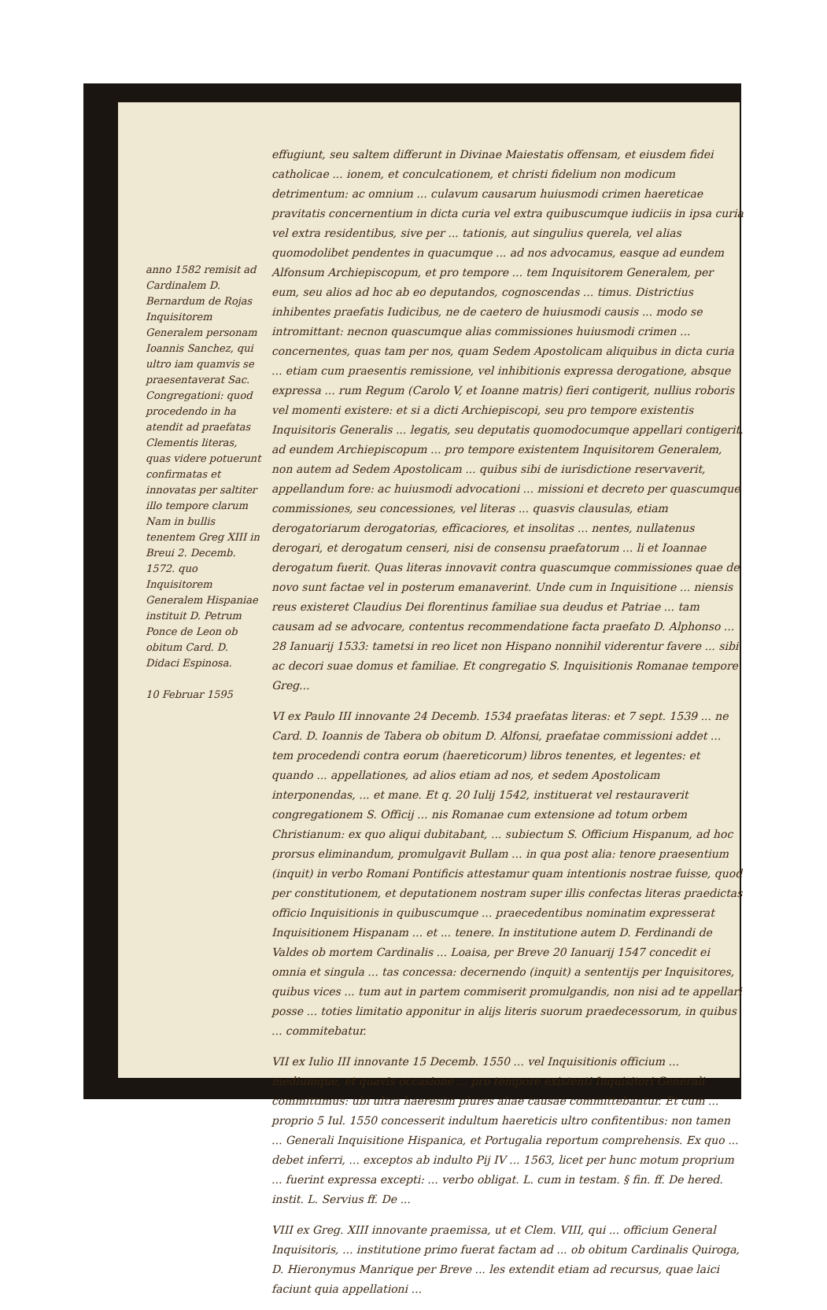anno 1582 remisit ad Cardinalem D. Bernardum de Rojas Inquisitorem Generalem personam Ioannis Sanchez, qui ultro iam quamvis se praesentaverat Sac. Congregationi: quod procedendo in ha atendit ad praefatas Clementis literas, quas videre potuerunt confirmatas et innovatas per saltiter illo tempore clarum Nam in bullis tenentem Greg XIII in Breui 2. Decemb. 1572. quo Inquisitorem Generalem Hispaniae instituit D. Petrum Ponce de Leon ob obitum Card. D. Didaci Espinosa.
10 Februar 1595
effugiunt, seu saltem differunt in Divinae Maiestatis offensam, et eiusdem fidei catholicae ... ionem, et conculcationem, et christi fidelium non modicum detrimentum: ac omnium ... culavum causarum huiusmodi crimen haereticae pravitatis concernentium in dicta curia vel extra quibuscumque iudiciis in ipsa curia vel extra residentibus, sive per ... tationis, aut singulius querela, vel alias quomodolibet pendentes in quacumque ... ad nos advocamus, easque ad eundem Alfonsum Archiepiscopum, et pro tempore ... tem Inquisitorem Generalem, per eum, seu alios ad hoc ab eo deputandos, cognoscendas ... timus. Districtius inhibentes praefatis Iudicibus, ne de caetero de huiusmodi causis ... modo se intromittant: necnon quascumque alias commissiones huiusmodi crimen ... concernentes, quas tam per nos, quam Sedem Apostolicam aliquibus in dicta curia ... etiam cum praesentis remissione, vel inhibitionis expressa derogatione, absque expressa ... rum Regum (Carolo V, et Ioanne matris) fieri contigerit, nullius roboris vel momenti existere: et si a dicti Archiepiscopi, seu pro tempore existentis Inquisitoris Generalis ... legatis, seu deputatis quomodocumque appellari contigerit, ad eundem Archiepiscopum ... pro tempore existentem Inquisitorem Generalem, non autem ad Sedem Apostolicam ... quibus sibi de iurisdictione reservaverit, appellandum fore: ac huiusmodi advocationi ... missioni et decreto per quascumque commissiones, seu concessiones, vel literas ... quasvis clausulas, etiam derogatoriarum derogatorias, efficaciores, et insolitas ... nentes, nullatenus derogari, et derogatum censeri, nisi de consensu praefatorum ... li et Ioannae derogatum fuerit. Quas literas innovavit contra quascumque commissiones quae de novo sunt factae vel in posterum emanaverint. Unde cum in Inquisitione ... niensis reus existeret Claudius Dei florentinus familiae sua deudus et Patriae ... tam causam ad se advocare, contentus recommendatione facta praefato D. Alphonso ... 28 Ianuarij 1533: tametsi in reo licet non Hispano nonnihil viderentur favere ... sibi ac decori suae domus et familiae. Et congregatio S. Inquisitionis Romanae tempore Greg...
VI ex Paulo III innovante 24 Decemb. 1534 praefatas literas: et 7 sept. 1539 ... ne Card. D. Ioannis de Tabera ob obitum D. Alfonsi, praefatae commissioni addet ... tem procedendi contra eorum (haereticorum) libros tenentes, et legentes: et quando ... appellationes, ad alios etiam ad nos, et sedem Apostolicam interponendas, ... et mane. Et q. 20 Iulij 1542, instituerat vel restauraverit congregationem S. Officij ... nis Romanae cum extensione ad totum orbem Christianum: ex quo aliqui dubitabant, ... subiectum S. Officium Hispanum, ad hoc prorsus eliminandum, promulgavit Bullam ... in qua post alia: tenore praesentium (inquit) in verbo Romani Pontificis attestamur quam intentionis nostrae fuisse, quod per constitutionem, et deputationem nostram super illis confectas literas praedictas officio Inquisitionis in quibuscumque ... praecedentibus nominatim expresserat Inquisitionem Hispanam ... et ... tenere. In institutione autem D. Ferdinandi de Valdes ob mortem Cardinalis ... Loaisa, per Breve 20 Ianuarij 1547 concedit ei omnia et singula ... tas concessa: decernendo (inquit) a sententijs per Inquisitores, quibus vices ... tum aut in partem commiserit promulgandis, non nisi ad te appellari posse ... toties limitatio apponitur in alijs literis suorum praedecessorum, in quibus ... commitebatur.
VII ex Iulio III innovante 15 Decemb. 1550 ... vel Inquisitionis officium ... mediumque, et quavis occasione ... pro tempore existenti Inquisitori Generali committimus: ubi ultra haeresim plures aliae causae committebantur. Et cum ... proprio 5 Iul. 1550 concesserit indultum haereticis ultro confitentibus: non tamen ... Generali Inquisitione Hispanica, et Portugalia reportum comprehensis. Ex quo ... debet inferri, ... exceptos ab indulto Pij IV ... 1563, licet per hunc motum proprium ... fuerint expressa excepti: ... verbo obligat. L. cum in testam. § fin. ff. De hered. instit. L. Servius ff. De ...
VIII ex Greg. XIII innovante praemissa, ut et Clem. VIII, qui ... officium General Inquisitoris, ... institutione primo fuerat factam ad ... ob obitum Cardinalis Quiroga, D. Hieronymus Manrique per Breve ... les extendit etiam ad recursus, quae laici faciunt quia appellationi ...